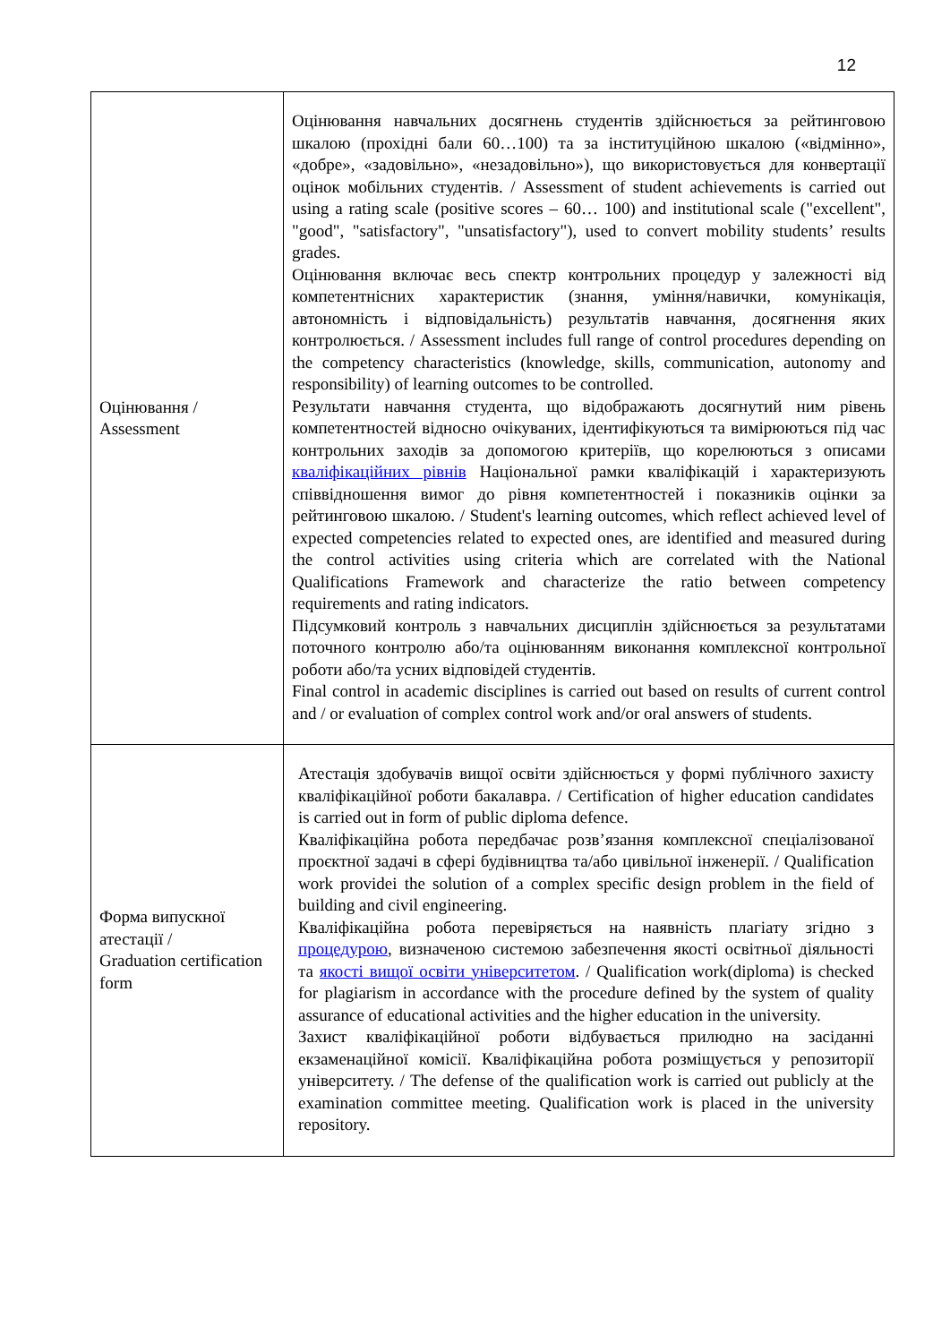12
| Оцінювання / Assessment | Оцінювання навчальних досягнень студентів здійснюється за рейтинговою шкалою (прохідні бали 60…100) та за інституційною шкалою («відмінно», «добре», «задовільно», «незадовільно»), що використовується для конвертації оцінок мобільних студентів. / Assessment of student achievements is carried out using a rating scale (positive scores – 60… 100) and institutional scale ("excellent", "good", "satisfactory", "unsatisfactory"), used to convert mobility students’ results grades. Оцінювання включає весь спектр контрольних процедур у залежності від компетентнісних характеристик (знання, уміння/навички, комунікація, автономність і відповідальність) результатів навчання, досягнення яких контролюється. / Assessment includes full range of control procedures depending on the competency characteristics (knowledge, skills, communication, autonomy and responsibility) of learning outcomes to be controlled. Результати навчання студента, що відображають досягнутий ним рівень компетентностей відносно очікуваних, ідентифікуються та вимірюються під час контрольних заходів за допомогою критеріїв, що корелюються з описами кваліфікаційних рівнів Національної рамки кваліфікацій і характеризують співвідношення вимог до рівня компетентностей і показників оцінки за рейтинговою шкалою. / Student's learning outcomes, which reflect achieved level of expected competencies related to expected ones, are identified and measured during the control activities using criteria which are correlated with the National Qualifications Framework and characterize the ratio between competency requirements and rating indicators. Підсумковий контроль з навчальних дисциплін здійснюється за результатами поточного контролю або/та оцінюванням виконання комплексної контрольної роботи або/та усних відповідей студентів. Final control in academic disciplines is carried out based on results of current control and / or evaluation of complex control work and/or oral answers of students. |
| Форма випускної атестації / Graduation certification form | Атестація здобувачів вищої освіти здійснюється у формі публічного захисту кваліфікаційної роботи бакалавра. / Certification of higher education candidates is carried out in form of public diploma defence. Кваліфікаційна робота передбачає розв’язання комплексної спеціалізованої проєктної задачі в сфері будівництва та/або цивільної інженерії. / Qualification work providei the solution of a complex specific design problem in the field of building and civil engineering. Кваліфікаційна робота перевіряється на наявність плагіату згідно з процедурою , визначеною системою забезпечення якості освітньої діяльності та якості вищої освіти університетом . / Qualification work(diploma) is checked for plagiarism in accordance with the procedure defined by the system of quality assurance of educational activities and the higher education in the university. Захист кваліфікаційної роботи відбувається прилюдно на засіданні екзаменаційної комісії. Кваліфікаційна робота розміщується у репозиторії університету. / The defense of the qualification work is carried out publicly at the examination committee meeting. Qualification work is placed in the university repository. |